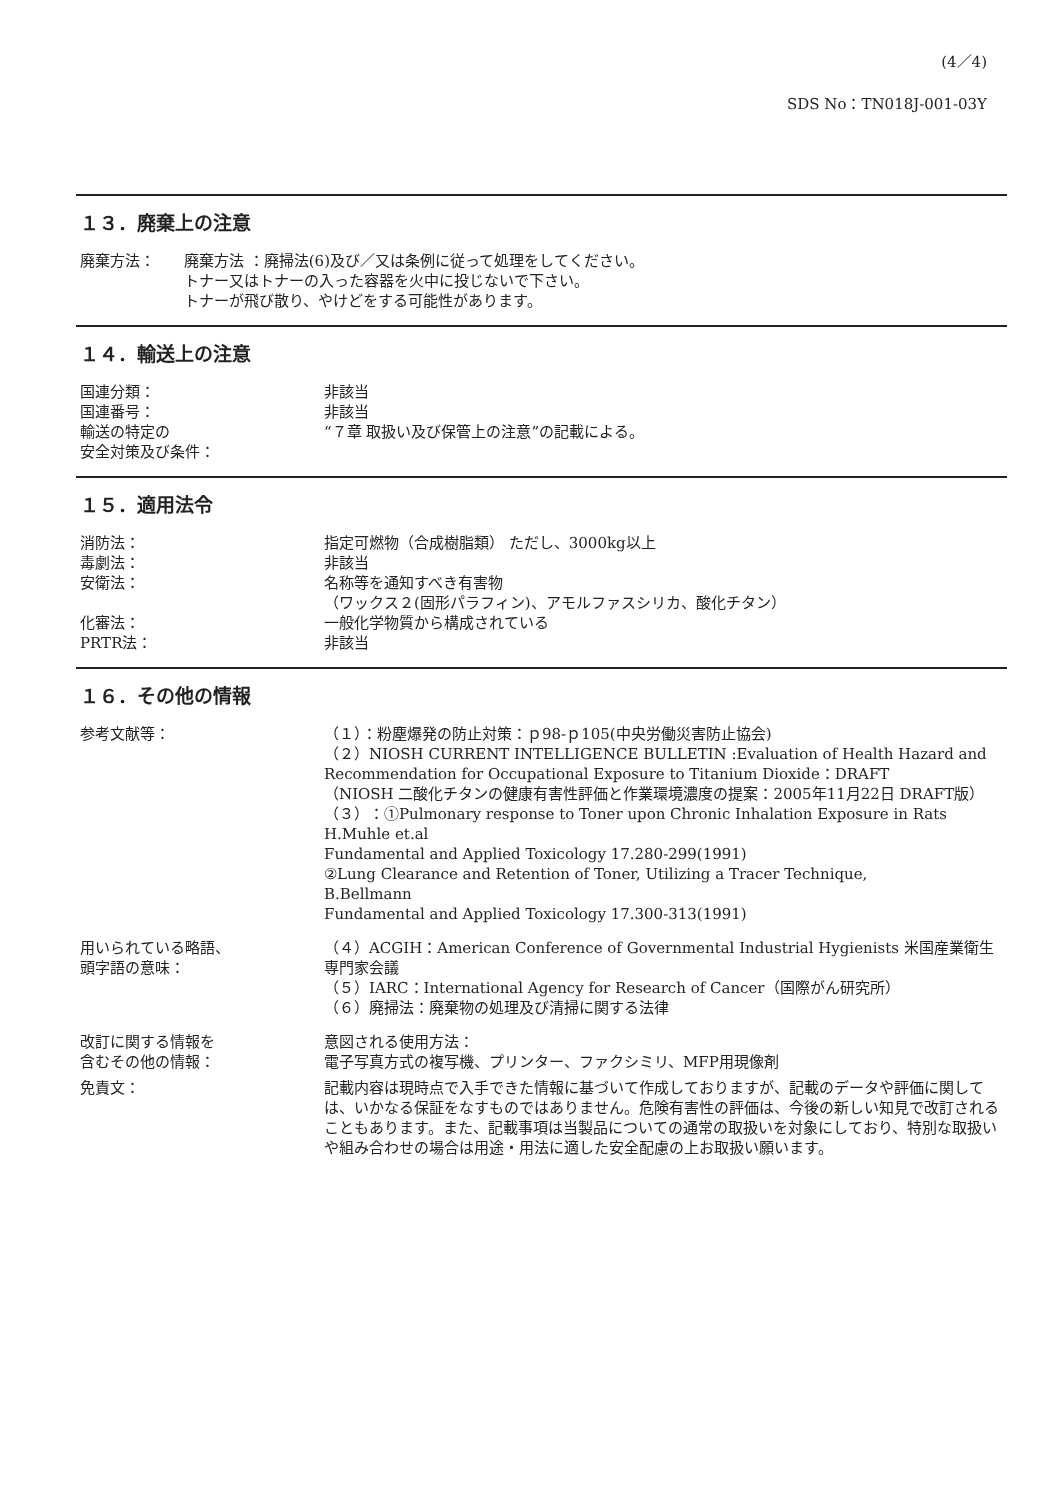(4／4)
SDS No：TN018J-001-03Y
１３．廃棄上の注意
廃棄方法： 廃棄方法 ：廃掃法(6)及び／又は条例に従って処理をしてください。
トナー又はトナーの入った容器を火中に投じないで下さい。
トナーが飛び散り、やけどをする可能性があります。
１４．輸送上の注意
国連分類： 非該当
国連番号： 非該当
輸送の特定の
安全対策及び条件：
“７章 取扱い及び保管上の注意”の記載による。
１５．適用法令
消防法： 指定可燃物（合成樹脂類） ただし、3000kg以上
毒劇法： 非該当
安衛法： 名称等を通知すべき有害物
（ワックス２(固形パラフィン)、アモルファスシリカ、酸化チタン）
化審法： 一般化学物質から構成されている
PRTR法： 非該当
１６．その他の情報
参考文献等： （１）：粉塵爆発の防止対策：ｐ98-ｐ105(中央労働災害防止協会)
（２）NIOSH CURRENT INTELLIGENCE BULLETIN :Evaluation of Health Hazard and Recommendation for Occupational Exposure to Titanium Dioxide：DRAFT
（NIOSH 二酸化チタンの健康有害性評価と作業環境濃度の提案：2005年11月22日 DRAFT版）
（３）：①Pulmonary response to Toner upon Chronic Inhalation Exposure in Rats
H.Muhle et.al
Fundamental and Applied Toxicology 17.280-299(1991)
②Lung Clearance and Retention of Toner, Utilizing a Tracer Technique,
B.Bellmann
Fundamental and Applied Toxicology 17.300-313(1991)
用いられている略語、
頭字語の意味：
（４）ACGIH：American Conference of Governmental Industrial Hygienists 米国産業衛生専門家会議
（５）IARC：International Agency for Research of Cancer（国際がん研究所）
（６）廃掃法：廃棄物の処理及び清掃に関する法律
改訂に関する情報を
含むその他の情報：
意図される使用方法：
電子写真方式の複写機、プリンター、ファクシミリ、MFP用現像剤
免責文： 記載内容は現時点で入手できた情報に基づいて作成しておりますが、記載のデータや評価に関しては、いかなる保証をなすものではありません。危険有害性の評価は、今後の新しい知見で改訂されることもあります。また、記載事項は当製品についての通常の取扱いを対象にしており、特別な取扱いや組み合わせの場合は用途・用法に適した安全配慮の上お取扱い願います。